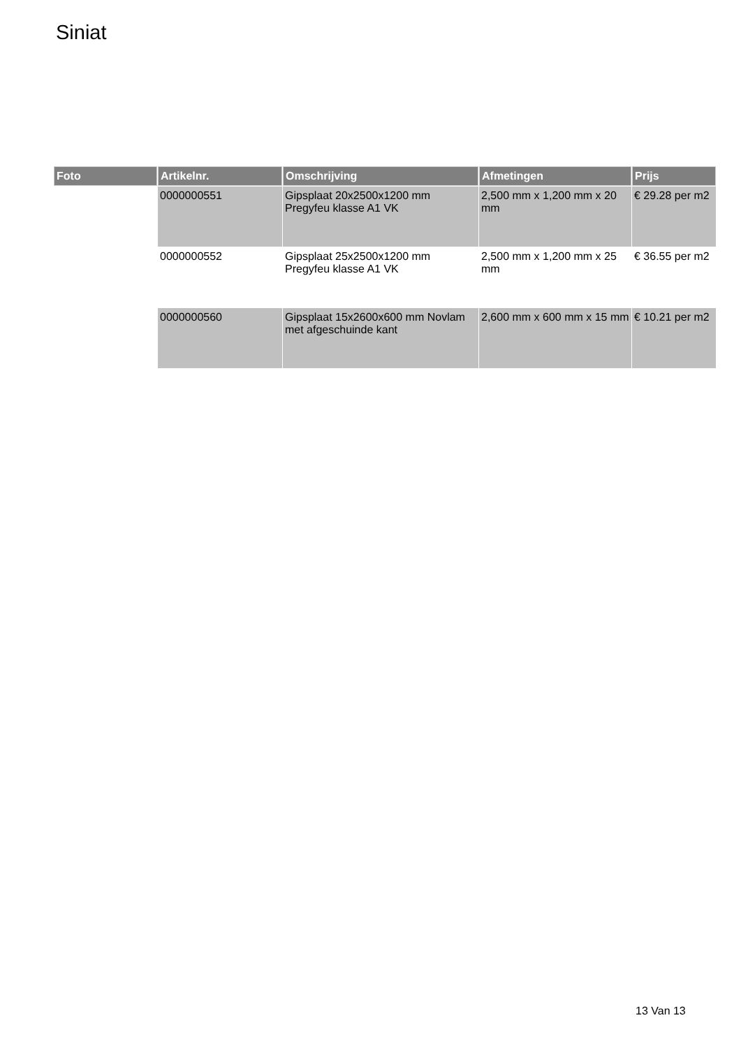Siniat
| Foto | Artikelnr. | Omschrijving | Afmetingen | Prijs |
| --- | --- | --- | --- | --- |
| | 0000000551 | Gipsplaat 20x2500x1200 mm Pregyfeu klasse A1 VK | 2,500 mm x 1,200 mm x 20 mm | € 29.28 per m2 |
| | 0000000552 | Gipsplaat 25x2500x1200 mm Pregyfeu klasse A1 VK | 2,500 mm x 1,200 mm x 25 mm | € 36.55 per m2 |
| | 0000000560 | Gipsplaat 15x2600x600 mm Novlam met afgeschuinde kant | 2,600 mm x 600 mm x 15 mm | € 10.21 per m2 |
13 Van 13